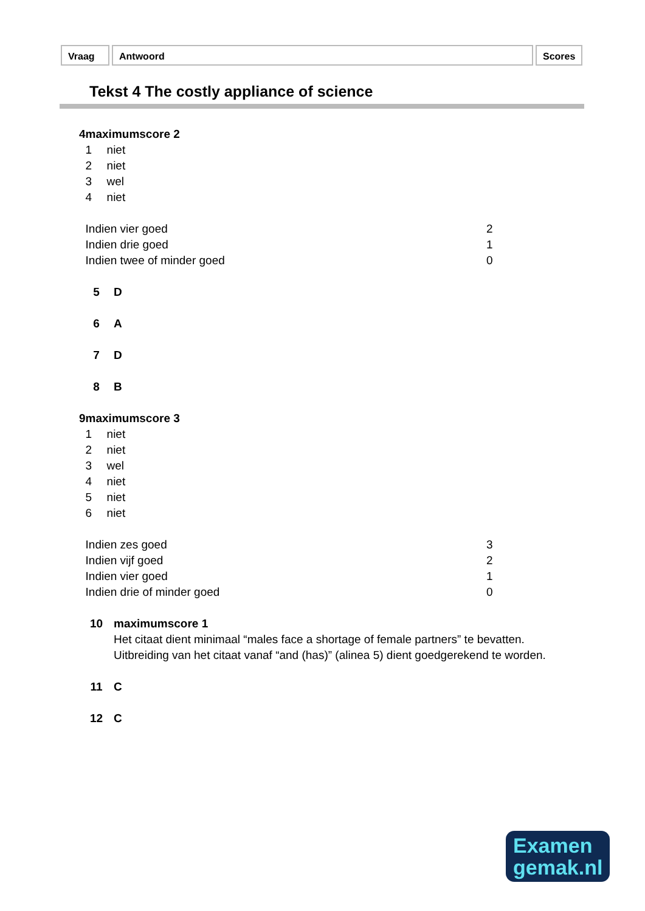Vraag Antwoord Scores
Tekst 4 The costly appliance of science
4 maximumscore 2
1 niet
2 niet
3 wel
4 niet
Indien vier goed 2
Indien drie goed 1
Indien twee of minder goed 0
5 D
6 A
7 D
8 B
9 maximumscore 3
1 niet
2 niet
3 wel
4 niet
5 niet
6 niet
Indien zes goed 3
Indien vijf goed 2
Indien vier goed 1
Indien drie of minder goed 0
10 maximumscore 1
Het citaat dient minimaal “males face a shortage of female partners” te bevatten. Uitbreiding van het citaat vanaf “and (has)” (alinea 5) dient goedgerekend te worden.
11 C
12 C
Examen
gemak.nl